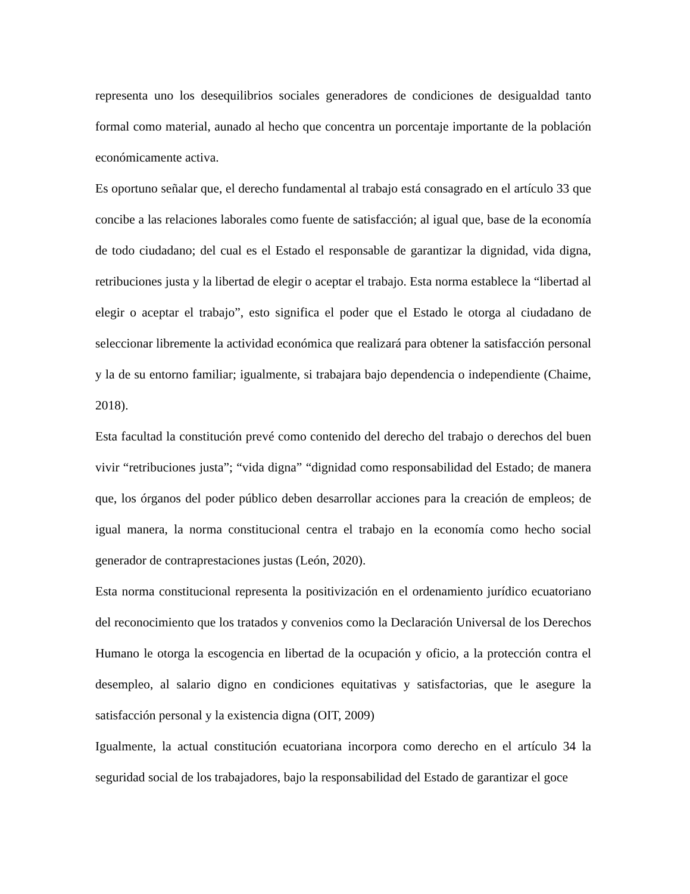representa uno los desequilibrios sociales generadores de condiciones de desigualdad tanto formal como material, aunado al hecho que concentra un porcentaje importante de la población económicamente activa.
Es oportuno señalar que, el derecho fundamental al trabajo está consagrado en el artículo 33 que concibe a las relaciones laborales como fuente de satisfacción; al igual que, base de la economía de todo ciudadano; del cual es el Estado el responsable de garantizar la dignidad, vida digna, retribuciones justa y la libertad de elegir o aceptar el trabajo. Esta norma establece la “libertad al elegir o aceptar el trabajo”, esto significa el poder que el Estado le otorga al ciudadano de seleccionar libremente la actividad económica que realizará para obtener la satisfacción personal y la de su entorno familiar; igualmente, si trabajara bajo dependencia o independiente (Chaime, 2018).
Esta facultad la constitución prevé como contenido del derecho del trabajo o derechos del buen vivir “retribuciones justa”; “vida digna” “dignidad como responsabilidad del Estado; de manera que, los órganos del poder público deben desarrollar acciones para la creación de empleos; de igual manera, la norma constitucional centra el trabajo en la economía como hecho social generador de contraprestaciones justas (León, 2020).
Esta norma constitucional representa la positivización en el ordenamiento jurídico ecuatoriano del reconocimiento que los tratados y convenios como la Declaración Universal de los Derechos Humano le otorga la escogencia en libertad de la ocupación y oficio, a la protección contra el desempleo, al salario digno en condiciones equitativas y satisfactorias, que le asegure la satisfacción personal y la existencia digna (OIT, 2009)
Igualmente, la actual constitución ecuatoriana incorpora como derecho en el artículo 34 la seguridad social de los trabajadores, bajo la responsabilidad del Estado de garantizar el goce